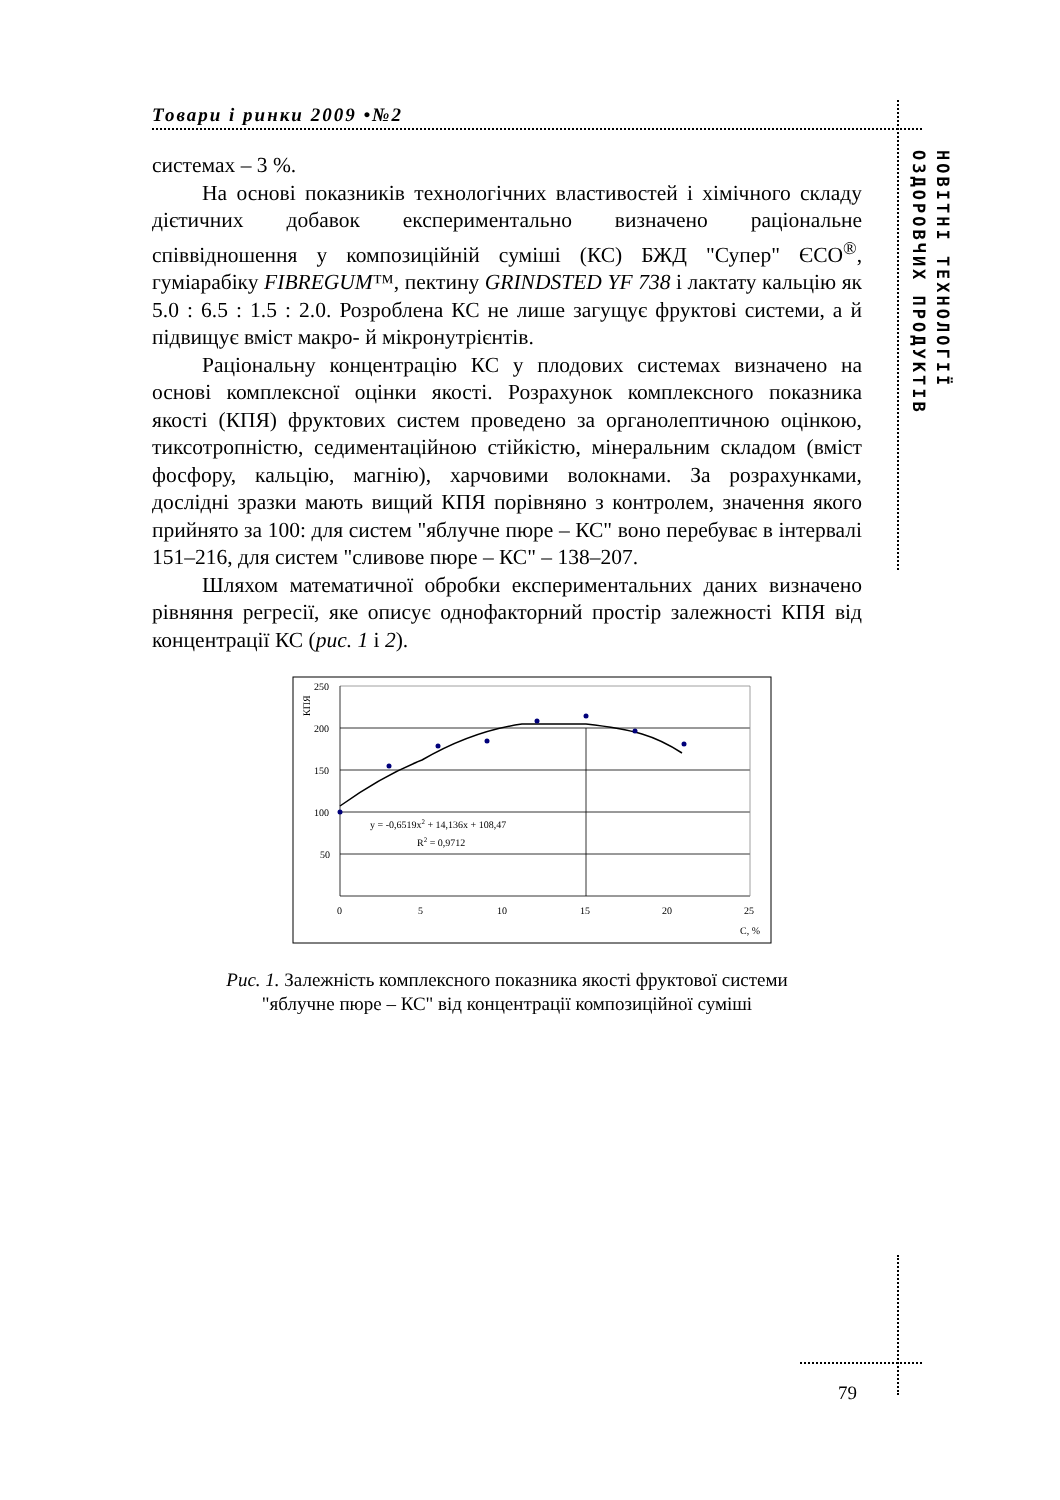Товари і ринки 2009 •№2
НОВІТНІ ТЕХНОЛОГІЇ ОЗДОРОВЧИХ ПРОДУКТІВ
системах – 3 %.
На основі показників технологічних властивостей і хімічного складу дієтичних добавок експериментально визначено раціональне співвідношення у композиційній суміші (КС) БЖД "Супер" ЄСО<sup>®</sup>, гуміарабіку FIBREGUM™, пектину GRINDSTED YF 738 і лактату кальцію як 5.0 : 6.5 : 1.5 : 2.0. Розроблена КС не лише загущує фруктові системи, а й підвищує вміст макро- й мікронутрієнтів.
Раціональну концентрацію КС у плодових системах визначено на основі комплексної оцінки якості. Розрахунок комплексного показника якості (КПЯ) фруктових систем проведено за органолептичною оцінкою, тиксотропністю, седиментаційною стійкістю, мінеральним складом (вміст фосфору, кальцію, магнію), харчовими волокнами. За розрахунками, дослідні зразки мають вищий КПЯ порівняно з контролем, значення якого прийнято за 100: для систем "яблучне пюре – КС" воно перебуває в інтервалі 151–216, для систем "сливове пюре – КС" – 138–207.
Шляхом математичної обробки експериментальних даних визначено рівняння регресії, яке описує однофакторний простір залежності КПЯ від концентрації КС (рис. 1 і 2).
250
200
150
100
50
0
5
10
15
20
25
C, %
КПЯ
y = -0,6519x2 + 14,136x + 108,47
R2 = 0,9712
Рис. 1. Залежність комплексного показника якості фруктової системи
"яблучне пюре – КС" від концентрації композиційної суміші
79